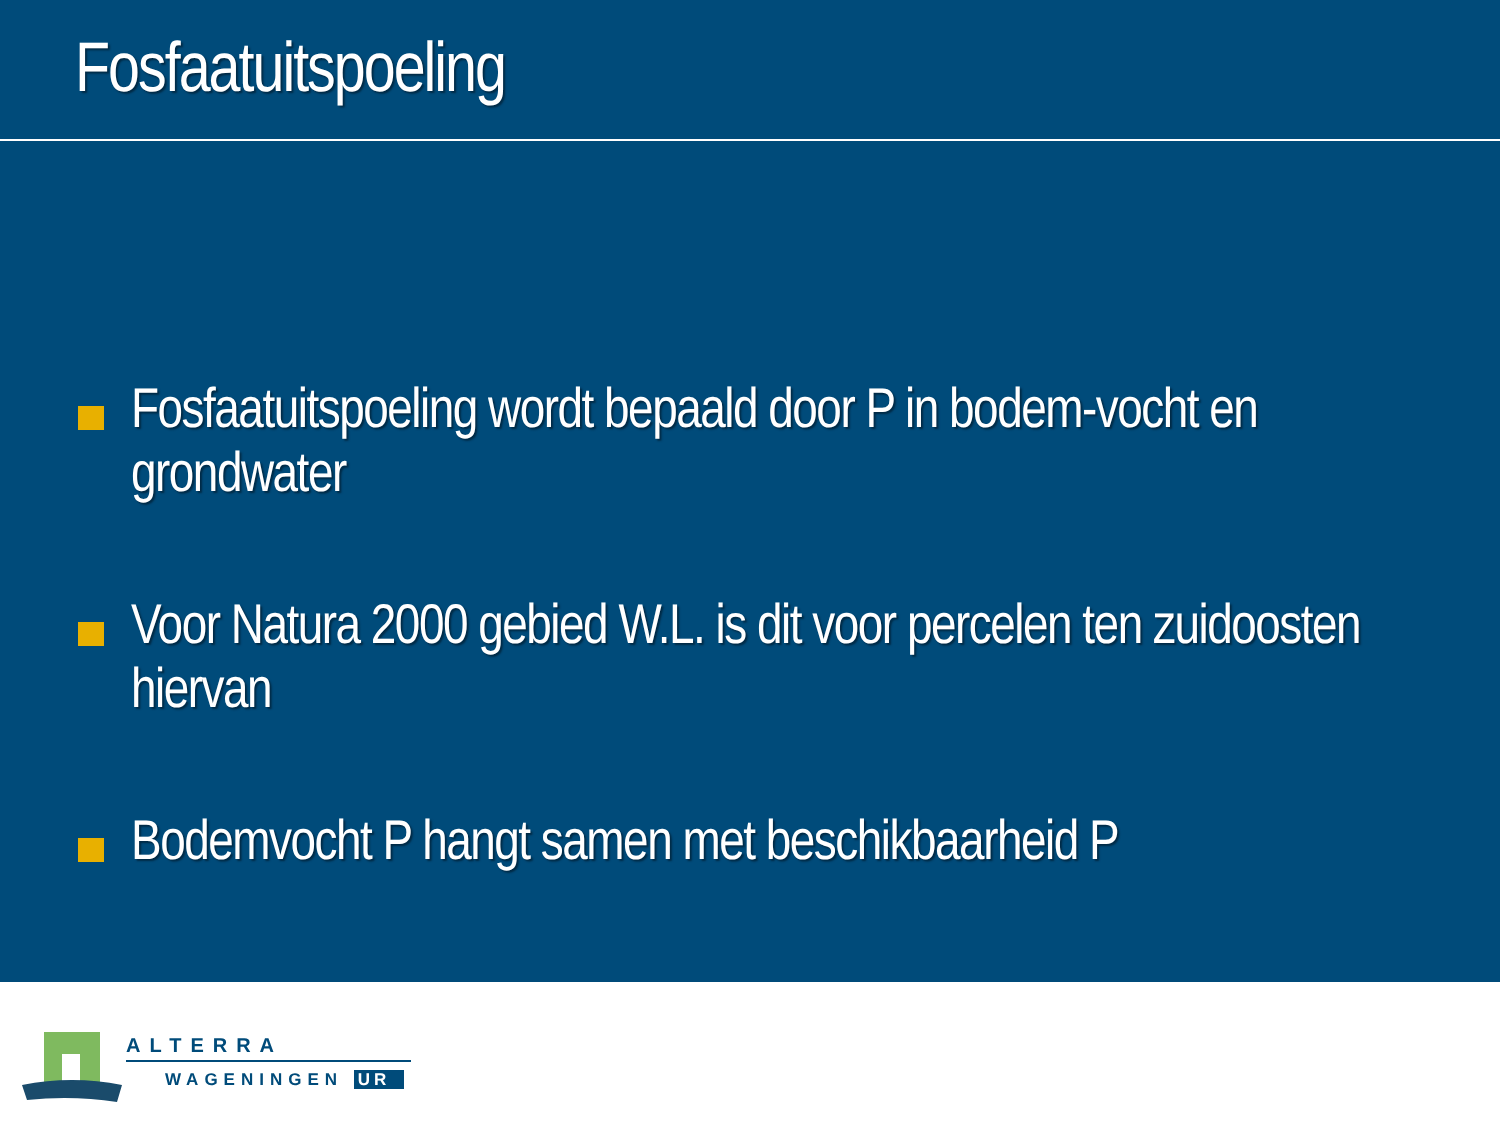Fosfaatuitspoeling
Fosfaatuitspoeling wordt bepaald door P in bodem-vocht en grondwater
Voor Natura 2000 gebied W.L. is dit voor percelen ten zuidoosten hiervan
Bodemvocht P hangt samen met beschikbaarheid P
ALTERRA
WAGENINGEN UR